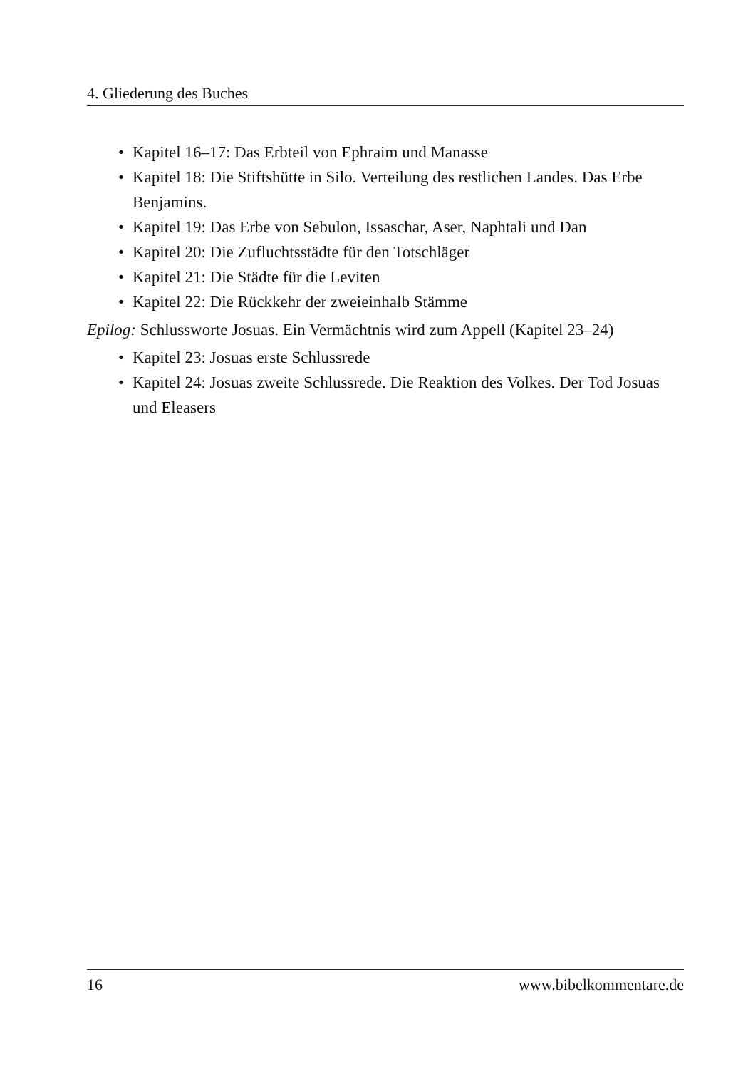4. Gliederung des Buches
• Kapitel 16–17: Das Erbteil von Ephraim und Manasse
• Kapitel 18: Die Stiftshütte in Silo. Verteilung des restlichen Landes. Das Erbe Benjamins.
• Kapitel 19: Das Erbe von Sebulon, Issaschar, Aser, Naphtali und Dan
• Kapitel 20: Die Zufluchtsstädte für den Totschläger
• Kapitel 21: Die Städte für die Leviten
• Kapitel 22: Die Rückkehr der zweieinhalb Stämme
Epilog: Schlussworte Josuas. Ein Vermächtnis wird zum Appell (Kapitel 23–24)
• Kapitel 23: Josuas erste Schlussrede
• Kapitel 24: Josuas zweite Schlussrede. Die Reaktion des Volkes. Der Tod Josuas und Eleasers
16 www.bibelkommentare.de